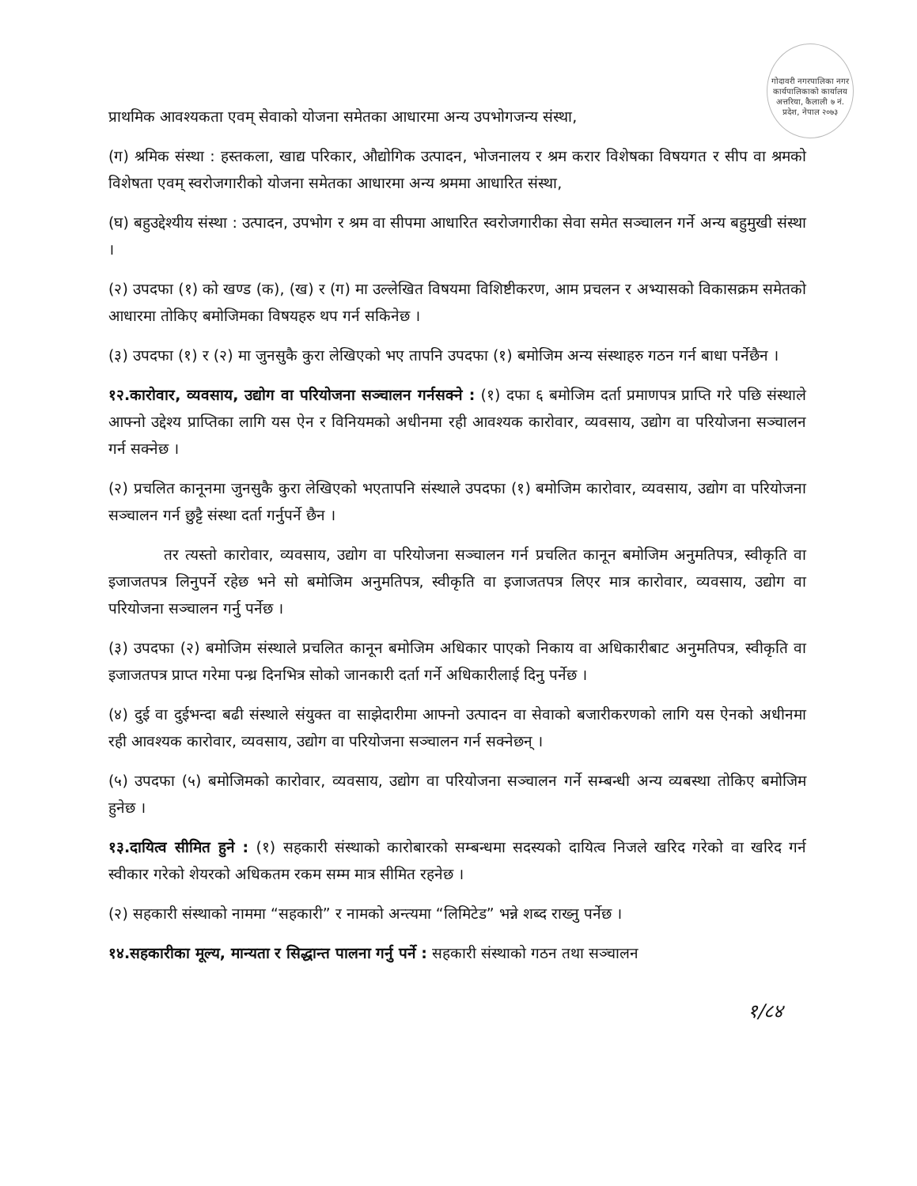गोदावरी नगरपालिका नगर कार्यपालिकाको कार्यालय अत्तरिया, कैलाली ७ नं. प्रदेश, नेपाल २०७३
प्राथमिक आवश्यकता एवम् सेवाको योजना समेतका आधारमा अन्य उपभोगजन्य संस्था,
(ग) श्रमिक संस्था : हस्तकला, खाद्य परिकार, औद्योगिक उत्पादन, भोजनालय र श्रम करार विशेषका विषयगत र सीप वा श्रमको विशेषता एवम् स्वरोजगारीको योजना समेतका आधारमा अन्य श्रममा आधारित संस्था,
(घ) बहुउद्देश्यीय संस्था : उत्पादन, उपभोग र श्रम वा सीपमा आधारित स्वरोजगारीका सेवा समेत सञ्चालन गर्ने अन्य बहुमुखी संस्था ।
(२) उपदफा (१) को खण्ड (क), (ख) र (ग) मा उल्लेखित विषयमा विशिष्टीकरण, आम प्रचलन र अभ्यासको विकासक्रम समेतको आधारमा तोकिए बमोजिमका विषयहरु थप गर्न सकिनेछ ।
(३) उपदफा (१) र (२) मा जुनसुकै कुरा लेखिएको भए तापनि उपदफा (१) बमोजिम अन्य संस्थाहरु गठन गर्न बाधा पर्नेछैन ।
१२.कारोवार, व्यवसाय, उद्योग वा परियोजना सञ्चालन गर्नसक्ने : (१) दफा ६ बमोजिम दर्ता प्रमाणपत्र प्राप्ति गरे पछि संस्थाले आफ्नो उद्देश्य प्राप्तिका लागि यस ऐन र विनियमको अधीनमा रही आवश्यक कारोवार, व्यवसाय, उद्योग वा परियोजना सञ्चालन गर्न सक्नेछ ।
(२) प्रचलित कानूनमा जुनसुकै कुरा लेखिएको भएतापनि संस्थाले उपदफा (१) बमोजिम कारोवार, व्यवसाय, उद्योग वा परियोजना सञ्चालन गर्न छुट्टै संस्था दर्ता गर्नुपर्ने छैन ।
तर त्यस्तो कारोवार, व्यवसाय, उद्योग वा परियोजना सञ्चालन गर्न प्रचलित कानून बमोजिम अनुमतिपत्र, स्वीकृति वा इजाजतपत्र लिनुपर्ने रहेछ भने सो बमोजिम अनुमतिपत्र, स्वीकृति वा इजाजतपत्र लिएर मात्र कारोवार, व्यवसाय, उद्योग वा परियोजना सञ्चालन गर्नु पर्नेछ ।
(३) उपदफा (२) बमोजिम संस्थाले प्रचलित कानून बमोजिम अधिकार पाएको निकाय वा अधिकारीबाट अनुमतिपत्र, स्वीकृति वा इजाजतपत्र प्राप्त गरेमा पन्ध्र दिनभित्र सोको जानकारी दर्ता गर्ने अधिकारीलाई दिनु पर्नेछ ।
(४) दुई वा दुईभन्दा बढी संस्थाले संयुक्त वा साझेदारीमा आफ्नो उत्पादन वा सेवाको बजारीकरणको लागि यस ऐनको अधीनमा रही आवश्यक कारोवार, व्यवसाय, उद्योग वा परियोजना सञ्चालन गर्न सक्नेछन् ।
(५) उपदफा (५) बमोजिमको कारोवार, व्यवसाय, उद्योग वा परियोजना सञ्चालन गर्ने सम्बन्धी अन्य व्यबस्था तोकिए बमोजिम हुनेछ ।
१३.दायित्व सीमित हुने : (१) सहकारी संस्थाको कारोबारको सम्बन्धमा सदस्यको दायित्व निजले खरिद गरेको वा खरिद गर्न स्वीकार गरेको शेयरको अधिकतम रकम सम्म मात्र सीमित रहनेछ ।
(२) सहकारी संस्थाको नाममा “सहकारी” र नामको अन्त्यमा “लिमिटेड” भन्ने शब्द राख्नु पर्नेछ ।
१४.सहकारीका मूल्य, मान्यता र सिद्धान्त पालना गर्नु पर्ने : सहकारी संस्थाको गठन तथा सञ्चालन
१/८४